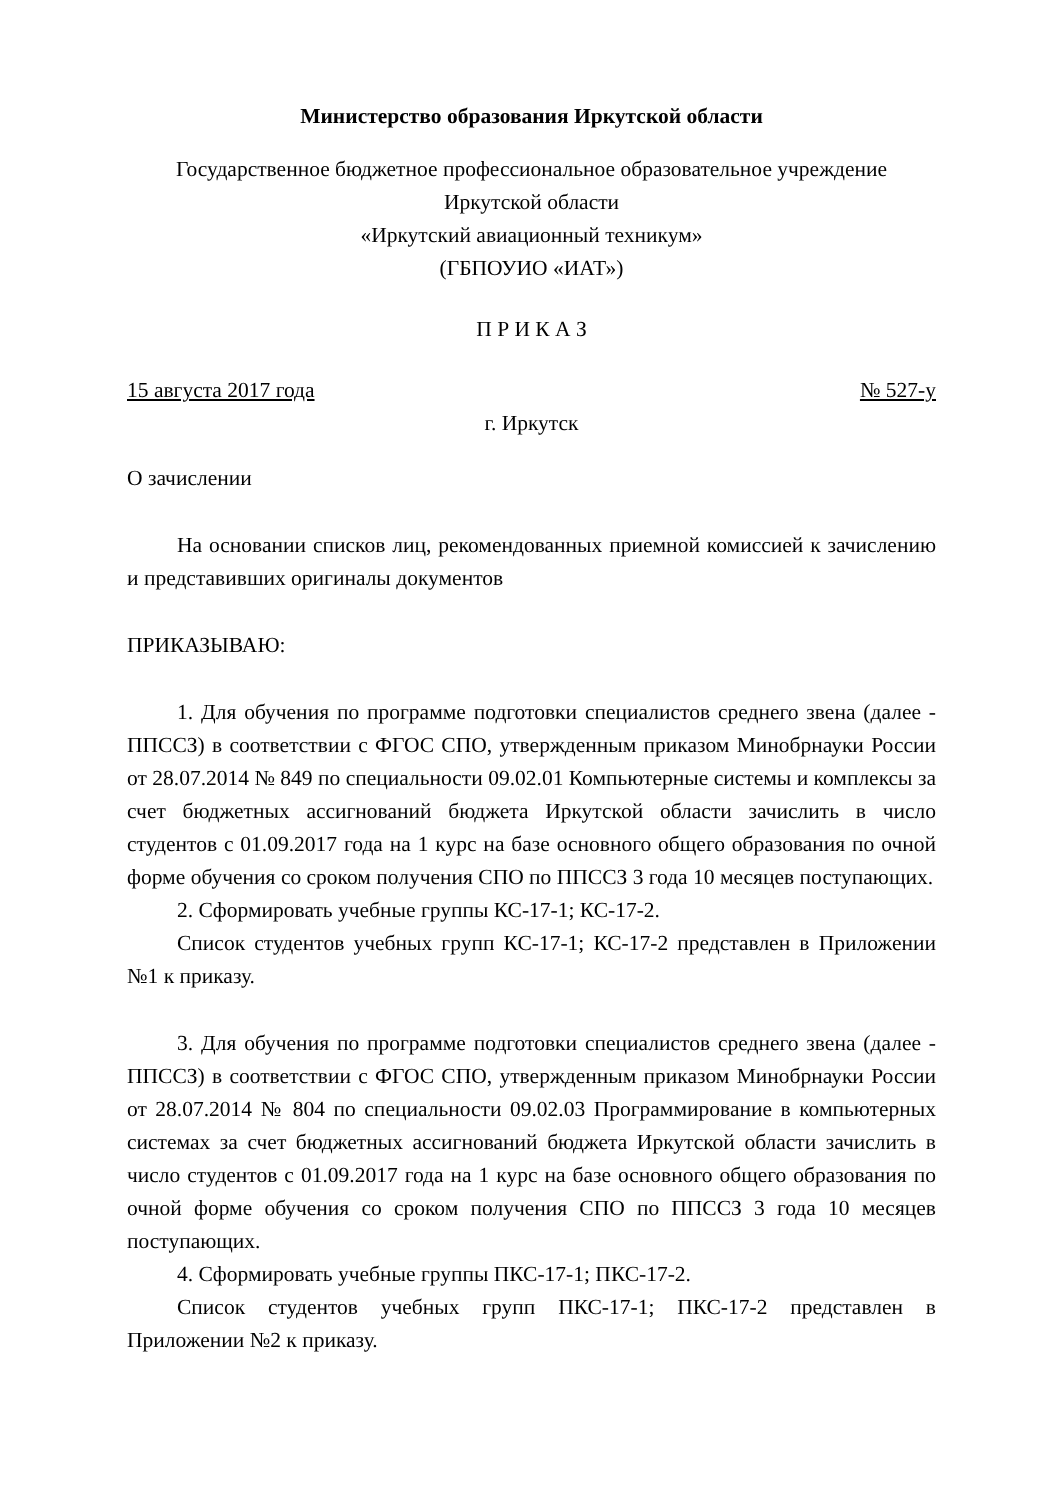Министерство образования Иркутской области
Государственное бюджетное профессиональное образовательное учреждение
Иркутской области
«Иркутский авиационный техникум»
(ГБПОУИО «ИАТ»)
П Р И К А З
15 августа 2017 года № 527-у
г. Иркутск
О зачислении
На основании списков лиц, рекомендованных приемной комиссией к зачислению и представивших оригиналы документов
ПРИКАЗЫВАЮ:
1. Для обучения по программе подготовки специалистов среднего звена (далее - ППССЗ) в соответствии с ФГОС СПО, утвержденным приказом Минобрнауки России от 28.07.2014 № 849 по специальности 09.02.01 Компьютерные системы и комплексы за счет бюджетных ассигнований бюджета Иркутской области зачислить в число студентов с 01.09.2017 года на 1 курс на базе основного общего образования по очной форме обучения со сроком получения СПО по ППССЗ 3 года 10 месяцев поступающих.
2. Сформировать учебные группы КС-17-1; КС-17-2.
Список студентов учебных групп КС-17-1; КС-17-2 представлен в Приложении №1 к приказу.
3. Для обучения по программе подготовки специалистов среднего звена (далее - ППССЗ) в соответствии с ФГОС СПО, утвержденным приказом Минобрнауки России от 28.07.2014 № 804 по специальности 09.02.03 Программирование в компьютерных системах за счет бюджетных ассигнований бюджета Иркутской области зачислить в число студентов с 01.09.2017 года на 1 курс на базе основного общего образования по очной форме обучения со сроком получения СПО по ППССЗ 3 года 10 месяцев поступающих.
4. Сформировать учебные группы ПКС-17-1; ПКС-17-2.
Список студентов учебных групп ПКС-17-1; ПКС-17-2 представлен в Приложении №2 к приказу.